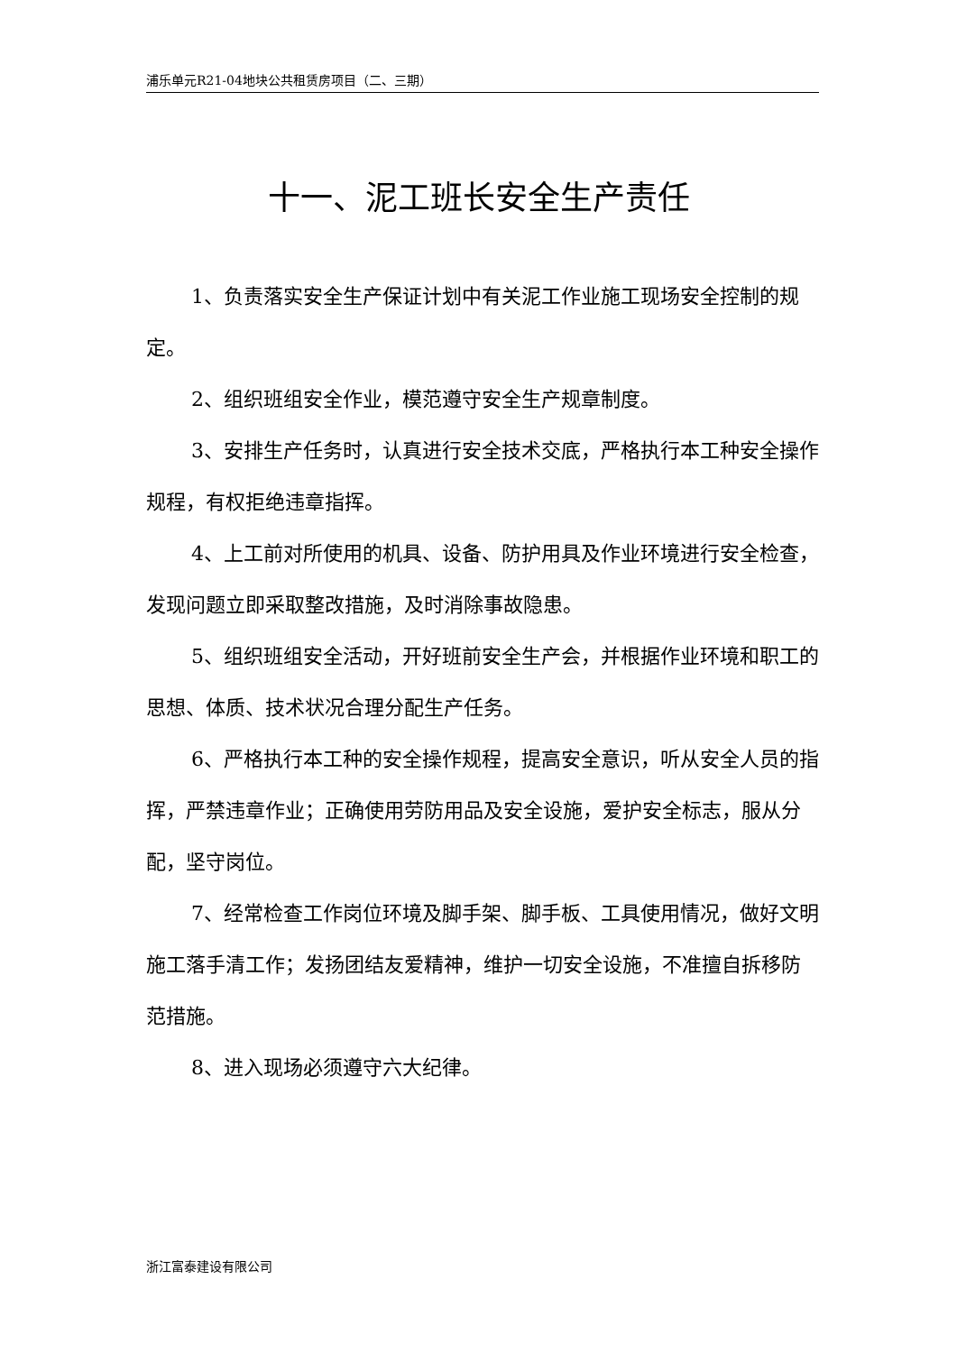浦乐单元R21-04地块公共租赁房项目（二、三期）
十一、泥工班长安全生产责任
1、负责落实安全生产保证计划中有关泥工作业施工现场安全控制的规定。
2、组织班组安全作业，模范遵守安全生产规章制度。
3、安排生产任务时，认真进行安全技术交底，严格执行本工种安全操作规程，有权拒绝违章指挥。
4、上工前对所使用的机具、设备、防护用具及作业环境进行安全检查，发现问题立即采取整改措施，及时消除事故隐患。
5、组织班组安全活动，开好班前安全生产会，并根据作业环境和职工的思想、体质、技术状况合理分配生产任务。
6、严格执行本工种的安全操作规程，提高安全意识，听从安全人员的指挥，严禁违章作业；正确使用劳防用品及安全设施，爱护安全标志，服从分配，坚守岗位。
7、经常检查工作岗位环境及脚手架、脚手板、工具使用情况，做好文明施工落手清工作；发扬团结友爱精神，维护一切安全设施，不准擅自拆移防范措施。
8、进入现场必须遵守六大纪律。
浙江富泰建设有限公司